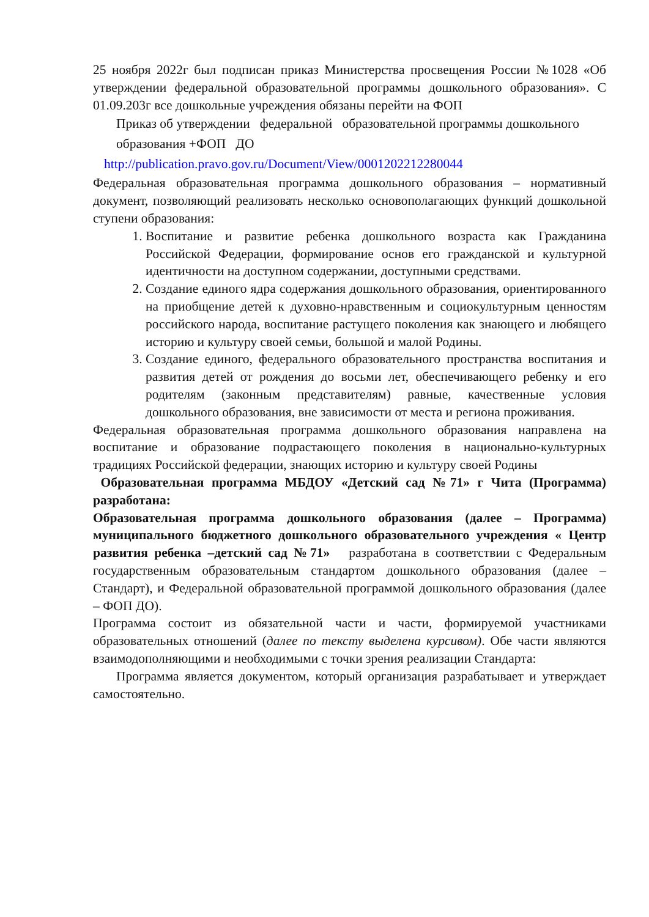25 ноября 2022г был подписан приказ Министерства просвещения России №1028 «Об утверждении федеральной образовательной программы дошкольного образования». С 01.09.203г все дошкольные учреждения обязаны перейти на ФОП
Приказ об утверждении федеральной образовательной программы дошкольного образования +ФОП ДО
http://publication.pravo.gov.ru/Document/View/0001202212280044
Федеральная образовательная программа дошкольного образования – нормативный документ, позволяющий реализовать несколько основополагающих функций дошкольной ступени образования:
1. Воспитание и развитие ребенка дошкольного возраста как Гражданина Российской Федерации, формирование основ его гражданской и культурной идентичности на доступном содержании, доступными средствами.
2. Создание единого ядра содержания дошкольного образования, ориентированного на приобщение детей к духовно-нравственным и социокультурным ценностям российского народа, воспитание растущего поколения как знающего и любящего историю и культуру своей семьи, большой и малой Родины.
3. Создание единого, федерального образовательного пространства воспитания и развития детей от рождения до восьми лет, обеспечивающего ребенку и его родителям (законным представителям) равные, качественные условия дошкольного образования, вне зависимости от места и региона проживания.
Федеральная образовательная программа дошкольного образования направлена на воспитание и образование подрастающего поколения в национально-культурных традициях Российской федерации, знающих историю и культуру своей Родины
Образовательная программа МБДОУ «Детский сад №71» г Чита (Программа) разработана:
Образовательная программа дошкольного образования (далее – Программа) муниципального бюджетного дошкольного образовательного учреждения « Центр развития ребенка –детский сад №71» разработана в соответствии с Федеральным государственным образовательным стандартом дошкольного образования (далее – Стандарт), и Федеральной образовательной программой дошкольного образования (далее – ФОП ДО).
Программа состоит из обязательной части и части, формируемой участниками образовательных отношений (далее по тексту выделена курсивом). Обе части являются взаимодополняющими и необходимыми с точки зрения реализации Стандарта:
Программа является документом, который организация разрабатывает и утверждает самостоятельно.